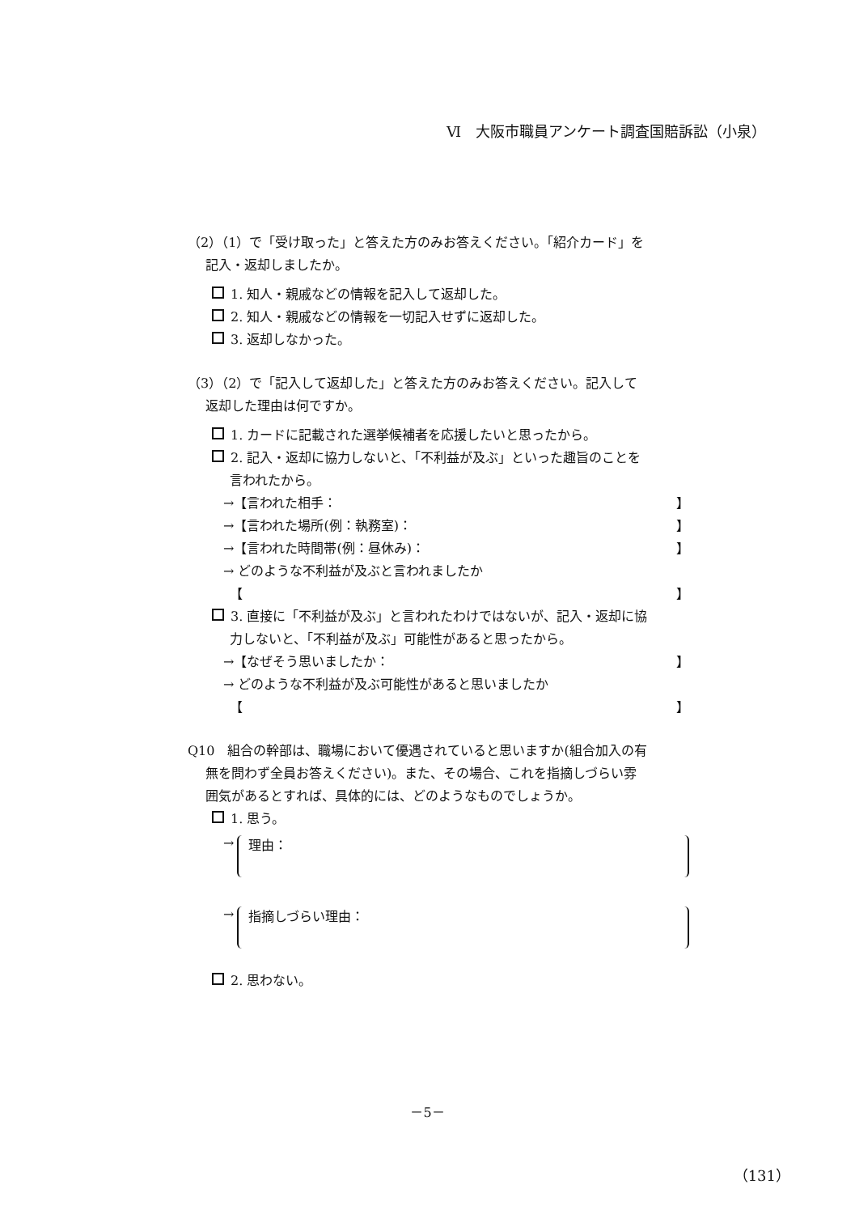Ⅵ　大阪市職員アンケート調査国賠訴訟（小泉）
（2）（1）で「受け取った」と答えた方のみお答えください。「紹介カード」を
記入・返却しましたか。
1. 知人・親戚などの情報を記入して返却した。
2. 知人・親戚などの情報を一切記入せずに返却した。
3. 返却しなかった。
（3）（2）で「記入して返却した」と答えた方のみお答えください。記入して
返却した理由は何ですか。
1. カードに記載された選挙候補者を応援したいと思ったから。
2. 記入・返却に協力しないと、「不利益が及ぶ」といった趣旨のことを
言われたから。
→【言われた相手： 】
→【言われた場所(例：執務室)： 】
→【言われた時間帯(例：昼休み)： 】
→ どのような不利益が及ぶと言われましたか
　【 】
3. 直接に「不利益が及ぶ」と言われたわけではないが、記入・返却に協
力しないと、「不利益が及ぶ」可能性があると思ったから。
→【なぜそう思いましたか： 】
→ どのような不利益が及ぶ可能性があると思いましたか
　【 】
Q10　組合の幹部は、職場において優遇されていると思いますか(組合加入の有
無を問わず全員お答えください)。また、その場合、これを指摘しづらい雰
囲気があるとすれば、具体的には、どのようなものでしょうか。
1. 思う。
→
理由：
→
指摘しづらい理由：
2. 思わない。
－5－
（131）